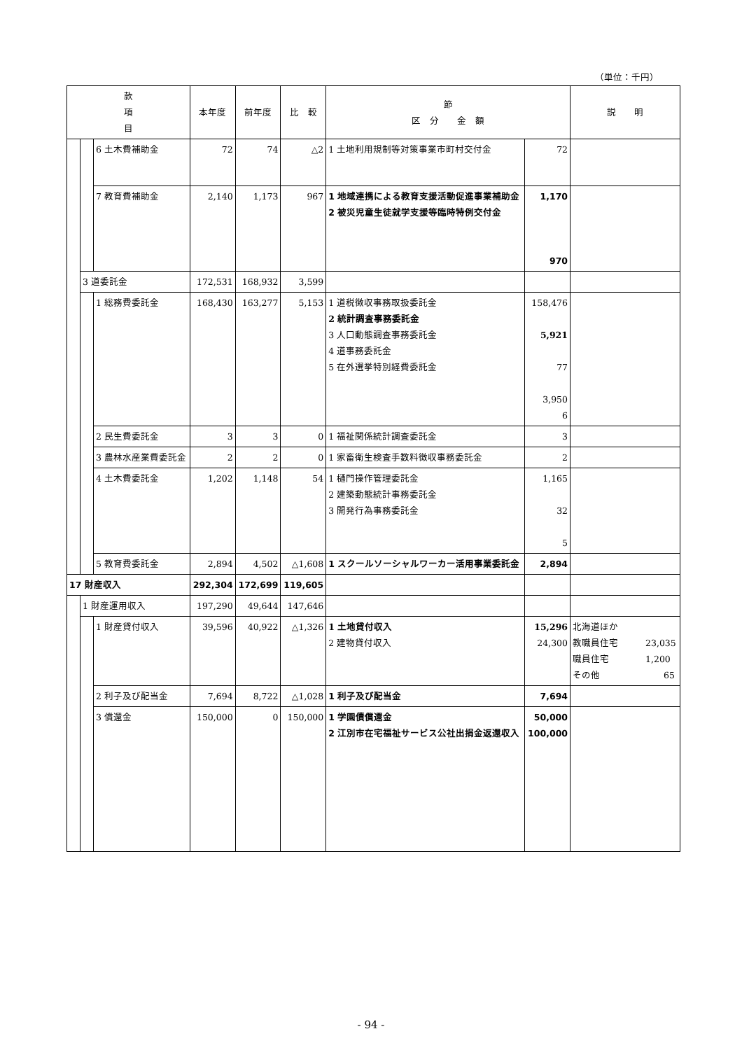（単位：千円）
| 款 項 目 | | | 本年度 | 前年度 | 比 較 | 節 区 分 金 額 | | 説 明 |
| --- | --- | --- | --- | --- | --- | --- | --- | --- |
| | | 6 土木費補助金 | 72 | 74 | △2 | 1 土地利用規制等対策事業市町村交付金 | 72 | |
| | | 7 教育費補助金 | 2,140 | 1,173 | 967 | 1 地域連携による教育支援活動促進事業補助金 2 被災児童生徒就学支援等臨時特例交付金 | 1,170 970 | |
| | 3 道委託金 | | 172,531 | 168,932 | 3,599 | | | |
| | | 1 総務費委託金 | 168,430 | 163,277 | 5,153 | 1 道税徴収事務取扱委託金 2 統計調査事務委託金 3 人口動態調査事務委託金 4 道事務委託金 5 在外選挙特別経費委託金 | 158,476 5,921 77 3,950 6 | |
| | | 2 民生費委託金 | 3 | 3 | 0 | 1 福祉関係統計調査委託金 | 3 | |
| | | 3 農林水産業費委託金 | 2 | 2 | 0 | 1 家畜衛生検査手数料徴収事務委託金 | 2 | |
| | | 4 土木費委託金 | 1,202 | 1,148 | 54 | 1 樋門操作管理委託金 2 建築動態統計事務委託金 3 開発行為事務委託金 | 1,165 32 5 | |
| | | 5 教育費委託金 | 2,894 | 4,502 | △1,608 | 1 スクールソーシャルワーカー活用事業委託金 | 2,894 | |
| 17 財産収入 | | | 292,304 | 172,699 | 119,605 | | | |
| | 1 財産運用収入 | | 197,290 | 49,644 | 147,646 | | | |
| | | 1 財産貸付収入 | 39,596 | 40,922 | △1,326 | 1 土地貸付収入 2 建物貸付収入 | 15,296 24,300 | 北海道ほか 教職員住宅 23,035 職員住宅 1,200 その他 65 |
| | | 2 利子及び配当金 | 7,694 | 8,722 | △1,028 | 1 利子及び配当金 | 7,694 | |
| | | 3 償還金 | 150,000 | 0 | 150,000 | 1 学園債償還金 2 江別市在宅福祉サービス公社出捐金返還収入 | 50,000 100,000 | |
- 94 -